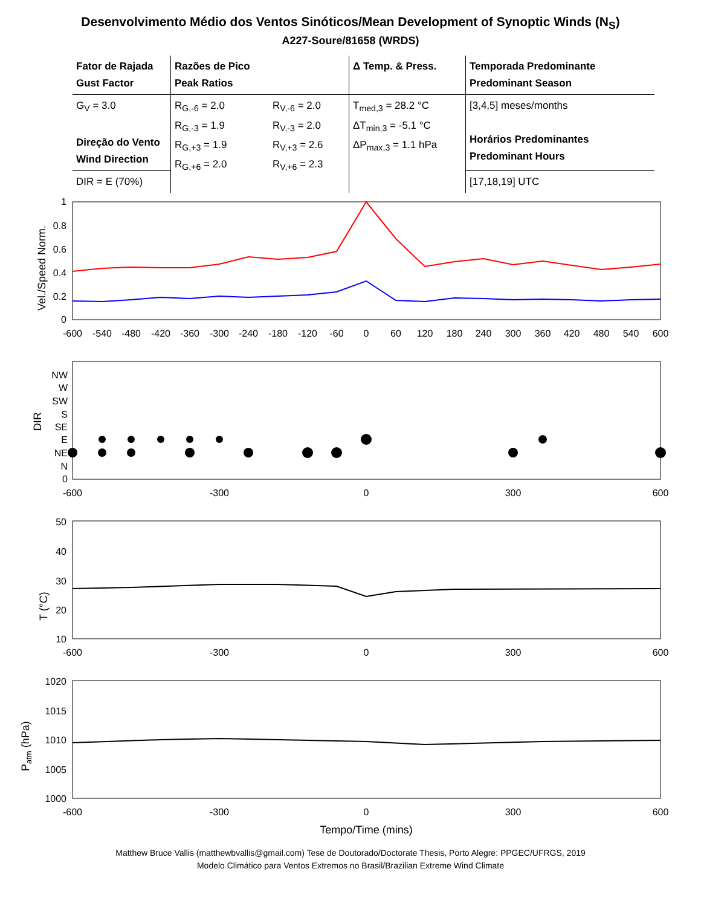Desenvolvimento Médio dos Ventos Sinóticos/Mean Development of Synoptic Winds (N<sub>S</sub>)
A227-Soure/81658 (WRDS)
| Fator de Rajada Gust Factor | Razões de Pico Peak Ratios | | Δ Temp. & Press. | Temporada Predominante Predominant Season |
| G<sub>V</sub> = 3.0 Direção do Vento Wind Direction | R<sub>G,-6</sub> = 2.0 R<sub>G,-3</sub> = 1.9 R<sub>G,+3</sub> = 1.9 R<sub>G,+6</sub> = 2.0 | R<sub>V,-6</sub> = 2.0 R<sub>V,-3</sub> = 2.0 R<sub>V,+3</sub> = 2.6 R<sub>V,+6</sub> = 2.3 | T<sub>med,3</sub> = 28.2 °C ΔT<sub>min,3</sub> = -5.1 °C ΔP<sub>max,3</sub> = 1.1 hPa | [3,4,5] meses/months Horários Predominantes Predominant Hours |
| DIR = E (70%) | | | | [17,18,19] UTC |
Vel./Speed Norm.
1
0.8
0.6
0.4
0.2
0
-600
-540
-480
-420
-360
-300
-240
-180
-120
-60
0
60
120
180
240
300
360
420
480
540
600
DIR
NW
W
SW
S
SE
E
NE
N
0
-600
-300
0
300
600
T (°C)
50
40
30
20
10
-600
-300
0
300
600
Patm (hPa)
1020
1015
1010
1005
1000
-600
-300
0
300
600
Tempo/Time (mins)
Matthew Bruce Vallis (matthewbvallis@gmail.com) Tese de Doutorado/Doctorate Thesis, Porto Alegre: PPGEC/UFRGS, 2019
Modelo Climático para Ventos Extremos no Brasil/Brazilian Extreme Wind Climate